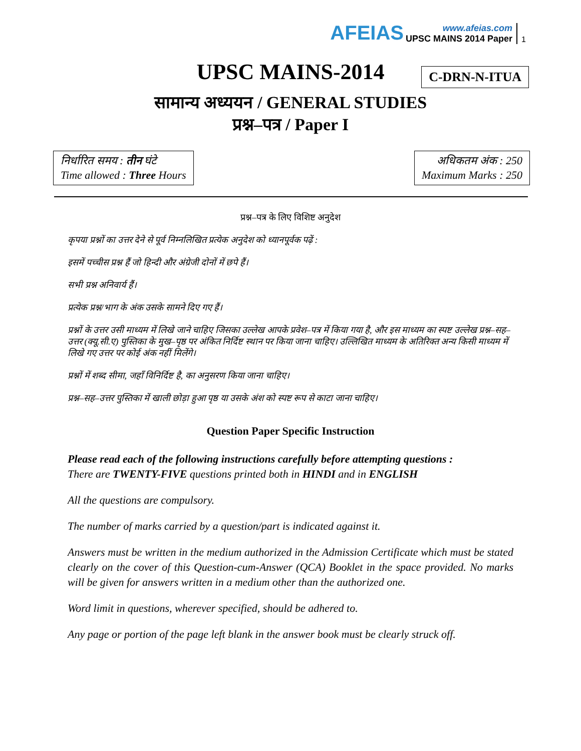AFEIAS
www.afeias.com
UPSC MAINS 2014 Paper
1
UPSC MAINS-2014
C-DRN-N-ITUA
सामान्य अध्ययन / GENERAL STUDIES
प्रश्न–पत्र / Paper I
निर्धारित समय : तीन घंटे
Time allowed : Three Hours
अधिकतम अंक : 250
Maximum Marks : 250
प्रश्न–पत्र के लिए विशिष्ट अनुदेश
कृपया प्रश्नों का उत्तर देने से पूर्व निम्नलिखित प्रत्येक अनुदेश को ध्यानपूर्वक पढ़ें :
इसमें पच्चीस प्रश्न हैं जो हिन्दी और अंग्रेजी दोनों में छपे हैं।
सभी प्रश्न अनिवार्य हैं।
प्रत्येक प्रश्न/भाग के अंक उसके सामने दिए गए हैं।
प्रश्नों के उत्तर उसी माध्यम में लिखे जाने चाहिए जिसका उल्लेख आपके प्रवेश–पत्र में किया गया है, और इस माध्यम का स्पष्ट उल्लेख प्रश्न–सह–उत्तर (क्यू.सी.ए) पुस्तिका के मुख–पृष्ठ पर अंकित निर्दिष्ट स्थान पर किया जाना चाहिए। उल्लिखित माध्यम के अतिरिक्त अन्य किसी माध्यम में लिखे गए उत्तर पर कोई अंक नहीं मिलेंगे।
प्रश्नों में शब्द सीमा, जहाँ विनिर्दिष्ट है, का अनुसरण किया जाना चाहिए।
प्रश्न–सह–उत्तर पुस्तिका में खाली छोड़ा हुआ पृष्ठ या उसके अंश को स्पष्ट रूप से काटा जाना चाहिए।
Question Paper Specific Instruction
Please read each of the following instructions carefully before attempting questions :
There are TWENTY-FIVE questions printed both in HINDI and in ENGLISH
All the questions are compulsory.
The number of marks carried by a question/part is indicated against it.
Answers must be written in the medium authorized in the Admission Certificate which must be stated clearly on the cover of this Question-cum-Answer (QCA) Booklet in the space provided. No marks will be given for answers written in a medium other than the authorized one.
Word limit in questions, wherever specified, should be adhered to.
Any page or portion of the page left blank in the answer book must be clearly struck off.